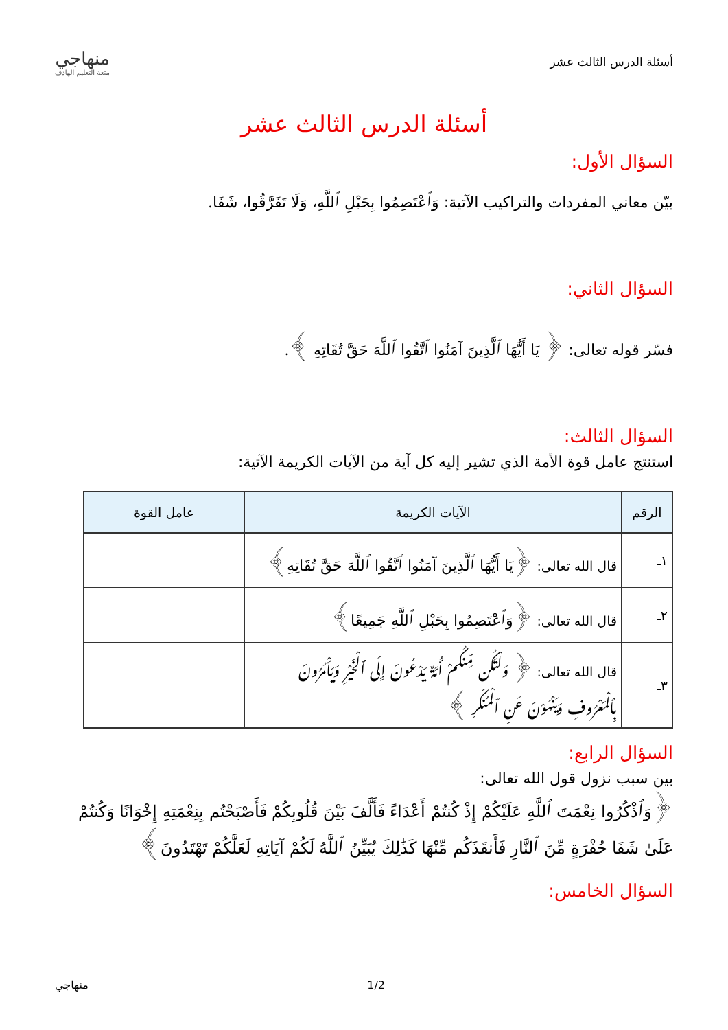أسئلة الدرس الثالث عشر
منهاجي
متعة التعليم الهادف
أسئلة الدرس الثالث عشر
السؤال الأول:
بيّن معاني المفردات والتراكيب الآتية: وَٱعْتَصِمُوا بِحَبْلِ ٱللَّهِ، وَلَا تَفَرَّقُوا، شَفَا.
السؤال الثاني:
فسّر قوله تعالى: ﴿ يَا أَيُّهَا ٱلَّذِينَ آمَنُوا ٱتَّقُوا ٱللَّهَ حَقَّ تُقَاتِهِ ﴾.
السؤال الثالث:
استنتج عامل قوة الأمة الذي تشير إليه كل آية من الآيات الكريمة الآتية:
| الرقم | الآيات الكريمة | عامل القوة |
| --- | --- | --- |
| ١ـ | قال الله تعالى: ﴿يَا أَيُّهَا ٱلَّذِينَ آمَنُوا ٱتَّقُوا ٱللَّهَ حَقَّ تُقَاتِهِ﴾ | |
| ٢ـ | قال الله تعالى: ﴿وَٱعْتَصِمُوا بِحَبْلِ ٱللَّهِ جَمِيعًا﴾ | |
| ٣ـ | قال الله تعالى: ﴿ وَلْتَكُن مِّنكُمْ أُمَّةٌ يَدْعُونَ إِلَى ٱلْخَيْرِ وَيَأْمُرُونَ بِٱلْمَعْرُوفِ وَيَنْهَوْنَ عَنِ ٱلْمُنكَرِ ﴾ | |
السؤال الرابع:
بين سبب نزول قول الله تعالى:
﴿وَٱذْكُرُوا نِعْمَتَ ٱللَّهِ عَلَيْكُمْ إِذْ كُنتُمْ أَعْدَاءً فَأَلَّفَ بَيْنَ قُلُوبِكُمْ فَأَصْبَحْتُم بِنِعْمَتِهِ إِخْوَانًا وَكُنتُمْ عَلَىٰ شَفَا حُفْرَةٍ مِّنَ ٱلنَّارِ فَأَنقَذَكُم مِّنْهَا كَذَٰلِكَ يُبَيِّنُ ٱللَّهُ لَكُمْ آيَاتِهِ لَعَلَّكُمْ تَهْتَدُونَ﴾
السؤال الخامس:
1/2 منهاجي